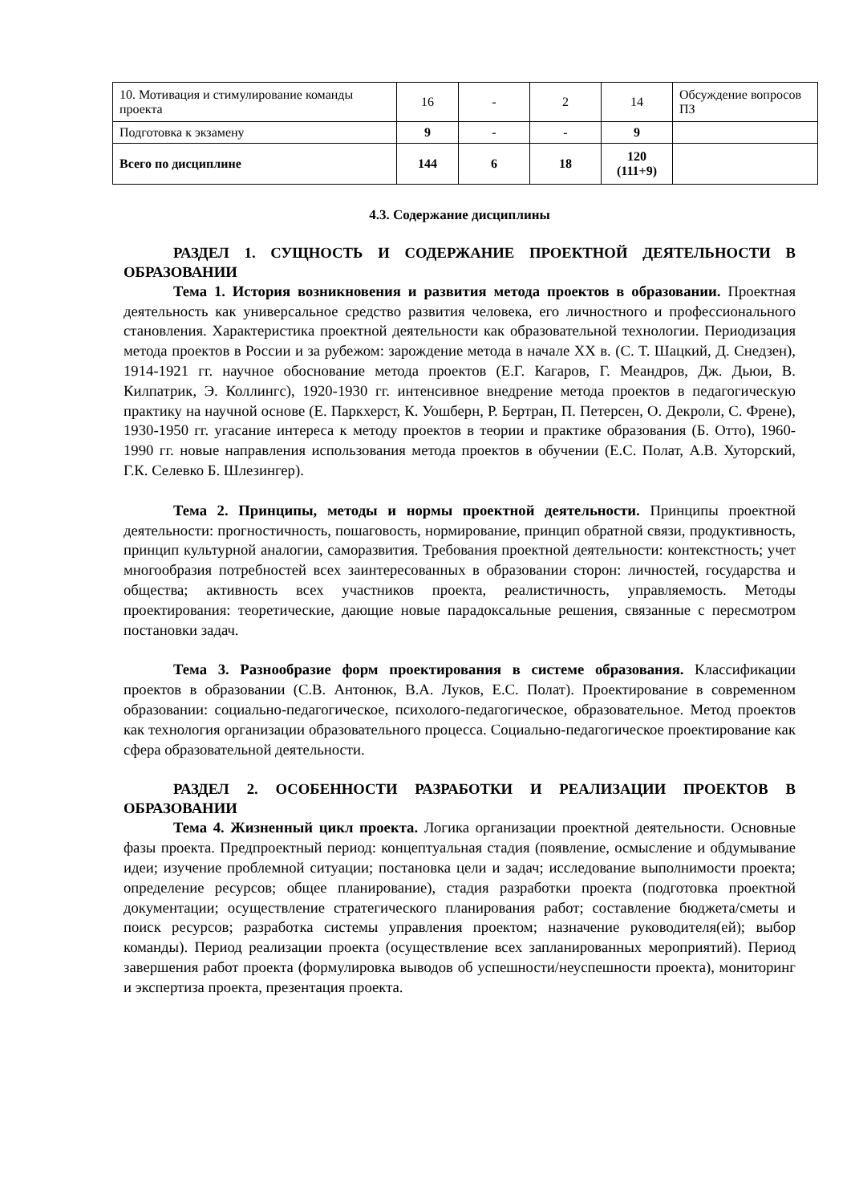| 10. Мотивация и стимулирование команды проекта | 16 | - | 2 | 14 | Обсуждение вопросов ПЗ |
| Подготовка к экзамену | 9 | - | - | 9 | |
| Всего по дисциплине | 144 | 6 | 18 | 120 (111+9) | |
4.3. Содержание дисциплины
РАЗДЕЛ 1. СУЩНОСТЬ И СОДЕРЖАНИЕ ПРОЕКТНОЙ ДЕЯТЕЛЬНОСТИ В ОБРАЗОВАНИИ
Тема 1. История возникновения и развития метода проектов в образовании. Проектная деятельность как универсальное средство развития человека, его личностного и профессионального становления. Характеристика проектной деятельности как образовательной технологии. Периодизация метода проектов в России и за рубежом: зарождение метода в начале XX в. (С. Т. Шацкий, Д. Снедзен), 1914-1921 гг. научное обоснование метода проектов (Е.Г. Кагаров, Г. Меандров, Дж. Дьюи, В. Килпатрик, Э. Коллингс), 1920-1930 гг. интенсивное внедрение метода проектов в педагогическую практику на научной основе (Е. Паркхерст, К. Уошберн, Р. Бертран, П. Петерсен, О. Декроли, С. Френе), 1930-1950 гг. угасание интереса к методу проектов в теории и практике образования (Б. Отто), 1960-1990 гг. новые направления использования метода проектов в обучении (Е.С. Полат, А.В. Хуторский, Г.К. Селевко Б. Шлезингер).
Тема 2. Принципы, методы и нормы проектной деятельности. Принципы проектной деятельности: прогностичность, пошаговость, нормирование, принцип обратной связи, продуктивность, принцип культурной аналогии, саморазвития. Требования проектной деятельности: контекстность; учет многообразия потребностей всех заинтересованных в образовании сторон: личностей, государства и общества; активность всех участников проекта, реалистичность, управляемость. Методы проектирования: теоретические, дающие новые парадоксальные решения, связанные с пересмотром постановки задач.
Тема 3. Разнообразие форм проектирования в системе образования. Классификации проектов в образовании (С.В. Антонюк, В.А. Луков, Е.С. Полат). Проектирование в современном образовании: социально-педагогическое, психолого-педагогическое, образовательное. Метод проектов как технология организации образовательного процесса. Социально-педагогическое проектирование как сфера образовательной деятельности.
РАЗДЕЛ 2. ОСОБЕННОСТИ РАЗРАБОТКИ И РЕАЛИЗАЦИИ ПРОЕКТОВ В ОБРАЗОВАНИИ
Тема 4. Жизненный цикл проекта. Логика организации проектной деятельности. Основные фазы проекта. Предпроектный период: концептуальная стадия (появление, осмысление и обдумывание идеи; изучение проблемной ситуации; постановка цели и задач; исследование выполнимости проекта; определение ресурсов; общее планирование), стадия разработки проекта (подготовка проектной документации; осуществление стратегического планирования работ; составление бюджета/сметы и поиск ресурсов; разработка системы управления проектом; назначение руководителя(ей); выбор команды). Период реализации проекта (осуществление всех запланированных мероприятий). Период завершения работ проекта (формулировка выводов об успешности/неуспешности проекта), мониторинг и экспертиза проекта, презентация проекта.